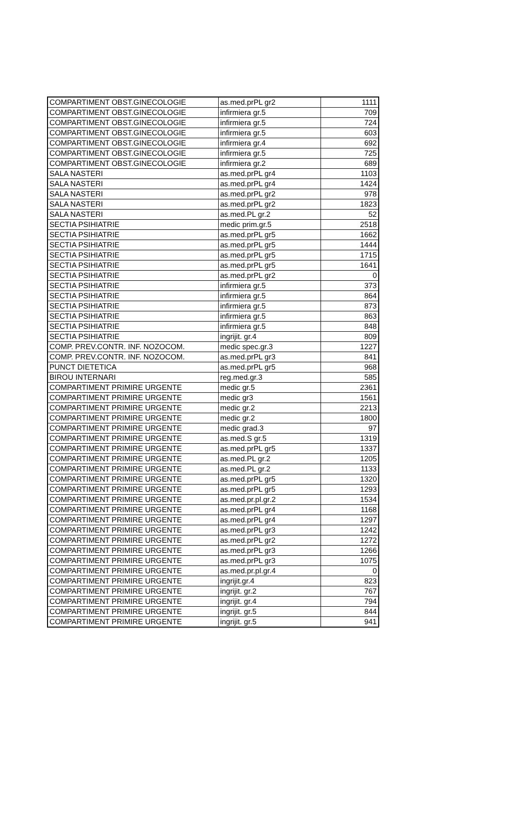| COMPARTIMENT OBST.GINECOLOGIE | as.med.prPL gr2 | 1111 |
| COMPARTIMENT OBST.GINECOLOGIE | infirmiera gr.5 | 709 |
| COMPARTIMENT OBST.GINECOLOGIE | infirmiera gr.5 | 724 |
| COMPARTIMENT OBST.GINECOLOGIE | infirmiera gr.5 | 603 |
| COMPARTIMENT OBST.GINECOLOGIE | infirmiera gr.4 | 692 |
| COMPARTIMENT OBST.GINECOLOGIE | infirmiera gr.5 | 725 |
| COMPARTIMENT OBST.GINECOLOGIE | infirmiera gr.2 | 689 |
| SALA NASTERI | as.med.prPL gr4 | 1103 |
| SALA NASTERI | as.med.prPL gr4 | 1424 |
| SALA NASTERI | as.med.prPL gr2 | 978 |
| SALA NASTERI | as.med.prPL gr2 | 1823 |
| SALA NASTERI | as.med.PL gr.2 | 52 |
| SECTIA PSIHIATRIE | medic prim.gr.5 | 2518 |
| SECTIA PSIHIATRIE | as.med.prPL gr5 | 1662 |
| SECTIA PSIHIATRIE | as.med.prPL gr5 | 1444 |
| SECTIA PSIHIATRIE | as.med.prPL gr5 | 1715 |
| SECTIA PSIHIATRIE | as.med.prPL gr5 | 1641 |
| SECTIA PSIHIATRIE | as.med.prPL gr2 | 0 |
| SECTIA PSIHIATRIE | infirmiera gr.5 | 373 |
| SECTIA PSIHIATRIE | infirmiera gr.5 | 864 |
| SECTIA PSIHIATRIE | infirmiera gr.5 | 873 |
| SECTIA PSIHIATRIE | infirmiera gr.5 | 863 |
| SECTIA PSIHIATRIE | infirmiera gr.5 | 848 |
| SECTIA PSIHIATRIE | ingrijit. gr.4 | 809 |
| COMP. PREV.CONTR. INF. NOZOCOM. | medic spec.gr.3 | 1227 |
| COMP. PREV.CONTR. INF. NOZOCOM. | as.med.prPL gr3 | 841 |
| PUNCT DIETETICA | as.med.prPL gr5 | 968 |
| BIROU INTERNARI | reg.med.gr.3 | 585 |
| COMPARTIMENT PRIMIRE URGENTE | medic gr.5 | 2361 |
| COMPARTIMENT PRIMIRE URGENTE | medic gr3 | 1561 |
| COMPARTIMENT PRIMIRE URGENTE | medic gr.2 | 2213 |
| COMPARTIMENT PRIMIRE URGENTE | medic gr.2 | 1800 |
| COMPARTIMENT PRIMIRE URGENTE | medic grad.3 | 97 |
| COMPARTIMENT PRIMIRE URGENTE | as.med.S gr.5 | 1319 |
| COMPARTIMENT PRIMIRE URGENTE | as.med.prPL gr5 | 1337 |
| COMPARTIMENT PRIMIRE URGENTE | as.med.PL gr.2 | 1205 |
| COMPARTIMENT PRIMIRE URGENTE | as.med.PL gr.2 | 1133 |
| COMPARTIMENT PRIMIRE URGENTE | as.med.prPL gr5 | 1320 |
| COMPARTIMENT PRIMIRE URGENTE | as.med.prPL gr5 | 1293 |
| COMPARTIMENT PRIMIRE URGENTE | as.med.pr.pl.gr.2 | 1534 |
| COMPARTIMENT PRIMIRE URGENTE | as.med.prPL gr4 | 1168 |
| COMPARTIMENT PRIMIRE URGENTE | as.med.prPL gr4 | 1297 |
| COMPARTIMENT PRIMIRE URGENTE | as.med.prPL gr3 | 1242 |
| COMPARTIMENT PRIMIRE URGENTE | as.med.prPL gr2 | 1272 |
| COMPARTIMENT PRIMIRE URGENTE | as.med.prPL gr3 | 1266 |
| COMPARTIMENT PRIMIRE URGENTE | as.med.prPL gr3 | 1075 |
| COMPARTIMENT PRIMIRE URGENTE | as.med.pr.pl.gr.4 | 0 |
| COMPARTIMENT PRIMIRE URGENTE | ingrijit.gr.4 | 823 |
| COMPARTIMENT PRIMIRE URGENTE | ingrijit. gr.2 | 767 |
| COMPARTIMENT PRIMIRE URGENTE | ingrijit. gr.4 | 794 |
| COMPARTIMENT PRIMIRE URGENTE | ingrijit. gr.5 | 844 |
| COMPARTIMENT PRIMIRE URGENTE | ingrijit. gr.5 | 941 |